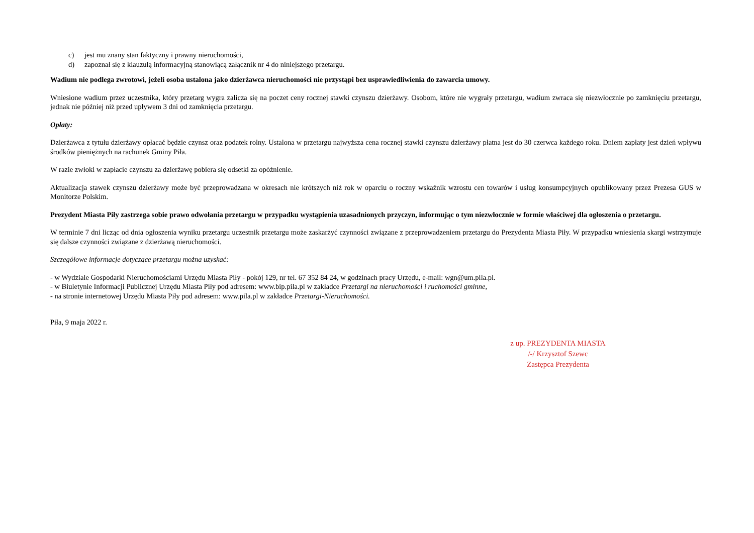c) jest mu znany stan faktyczny i prawny nieruchomości,
d) zapoznał się z klauzulą informacyjną stanowiącą załącznik nr 4 do niniejszego przetargu.
Wadium nie podlega zwrotowi, jeżeli osoba ustalona jako dzierżawca nieruchomości nie przystąpi bez usprawiedliwienia do zawarcia umowy.
Wniesione wadium przez uczestnika, który przetarg wygra zalicza się na poczet ceny rocznej stawki czynszu dzierżawy. Osobom, które nie wygrały przetargu, wadium zwraca się niezwłocznie po zamknięciu przetargu, jednak nie później niż przed upływem 3 dni od zamknięcia przetargu.
Opłaty:
Dzierżawca z tytułu dzierżawy opłacać będzie czynsz oraz podatek rolny. Ustalona w przetargu najwyższa cena rocznej stawki czynszu dzierżawy płatna jest do 30 czerwca każdego roku. Dniem zapłaty jest dzień wpływu środków pieniężnych na rachunek Gminy Piła.
W razie zwłoki w zapłacie czynszu za dzierżawę pobiera się odsetki za opóźnienie.
Aktualizacja stawek czynszu dzierżawy może być przeprowadzana w okresach nie krótszych niż rok w oparciu o roczny wskaźnik wzrostu cen towarów i usług konsumpcyjnych opublikowany przez Prezesa GUS w Monitorze Polskim.
Prezydent Miasta Piły zastrzega sobie prawo odwołania przetargu w przypadku wystąpienia uzasadnionych przyczyn, informując o tym niezwłocznie w formie właściwej dla ogłoszenia o przetargu.
W terminie 7 dni licząc od dnia ogłoszenia wyniku przetargu uczestnik przetargu może zaskarżyć czynności związane z przeprowadzeniem przetargu do Prezydenta Miasta Piły. W przypadku wniesienia skargi wstrzymuje się dalsze czynności związane z dzierżawą nieruchomości.
Szczegółowe informacje dotyczące przetargu można uzyskać:
- w Wydziale Gospodarki Nieruchomościami Urzędu Miasta Piły - pokój 129, nr tel. 67 352 84 24, w godzinach pracy Urzędu, e-mail: wgn@um.pila.pl.
- w Biuletynie Informacji Publicznej Urzędu Miasta Piły pod adresem: www.bip.pila.pl w zakładce Przetargi na nieruchomości i ruchomości gminne,
- na stronie internetowej Urzędu Miasta Piły pod adresem: www.pila.pl w zakładce Przetargi-Nieruchomości.
Piła, 9 maja 2022 r.
z up. PREZYDENTA MIASTA
/-/ Krzysztof Szewc
Zastępca Prezydenta